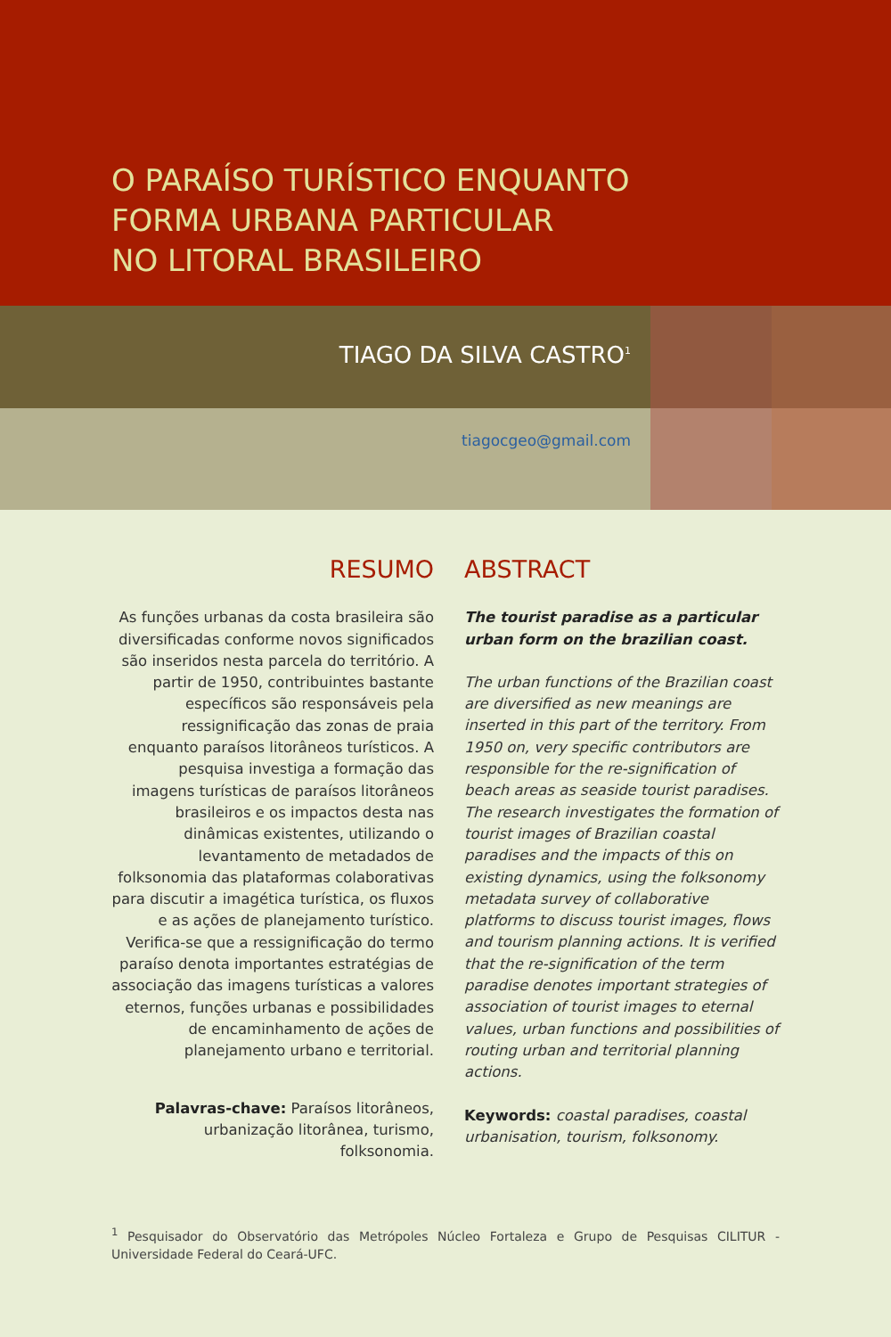O PARAÍSO TURÍSTICO ENQUANTO
FORMA URBANA PARTICULAR
NO LITORAL BRASILEIRO
TIAGO DA SILVA CASTRO<sup>1</sup>
tiagocgeo@gmail.com
RESUMO
As funções urbanas da costa brasileira são diversificadas conforme novos significados são inseridos nesta parcela do território. A partir de 1950, contribuintes bastante específicos são responsáveis pela ressignificação das zonas de praia enquanto paraísos litorâneos turísticos. A pesquisa investiga a formação das imagens turísticas de paraísos litorâneos brasileiros e os impactos desta nas dinâmicas existentes, utilizando o levantamento de metadados de folksonomia das plataformas colaborativas para discutir a imagética turística, os fluxos e as ações de planejamento turístico. Verifica-se que a ressignificação do termo paraíso denota importantes estratégias de associação das imagens turísticas a valores eternos, funções urbanas e possibilidades de encaminhamento de ações de planejamento urbano e territorial.
Palavras-chave: Paraísos litorâneos, urbanização litorânea, turismo, folksonomia.
ABSTRACT
The tourist paradise as a particular urban form on the brazilian coast.
The urban functions of the Brazilian coast are diversified as new meanings are inserted in this part of the territory. From 1950 on, very specific contributors are responsible for the re-signification of beach areas as seaside tourist paradises. The research investigates the formation of tourist images of Brazilian coastal paradises and the impacts of this on existing dynamics, using the folksonomy metadata survey of collaborative platforms to discuss tourist images, flows and tourism planning actions. It is verified that the re-signification of the term paradise denotes important strategies of association of tourist images to eternal values, urban functions and possibilities of routing urban and territorial planning actions.
Keywords: coastal paradises, coastal urbanisation, tourism, folksonomy.
<sup>1</sup> Pesquisador do Observatório das Metrópoles Núcleo Fortaleza e Grupo de Pesquisas CILITUR - Universidade Federal do Ceará-UFC.